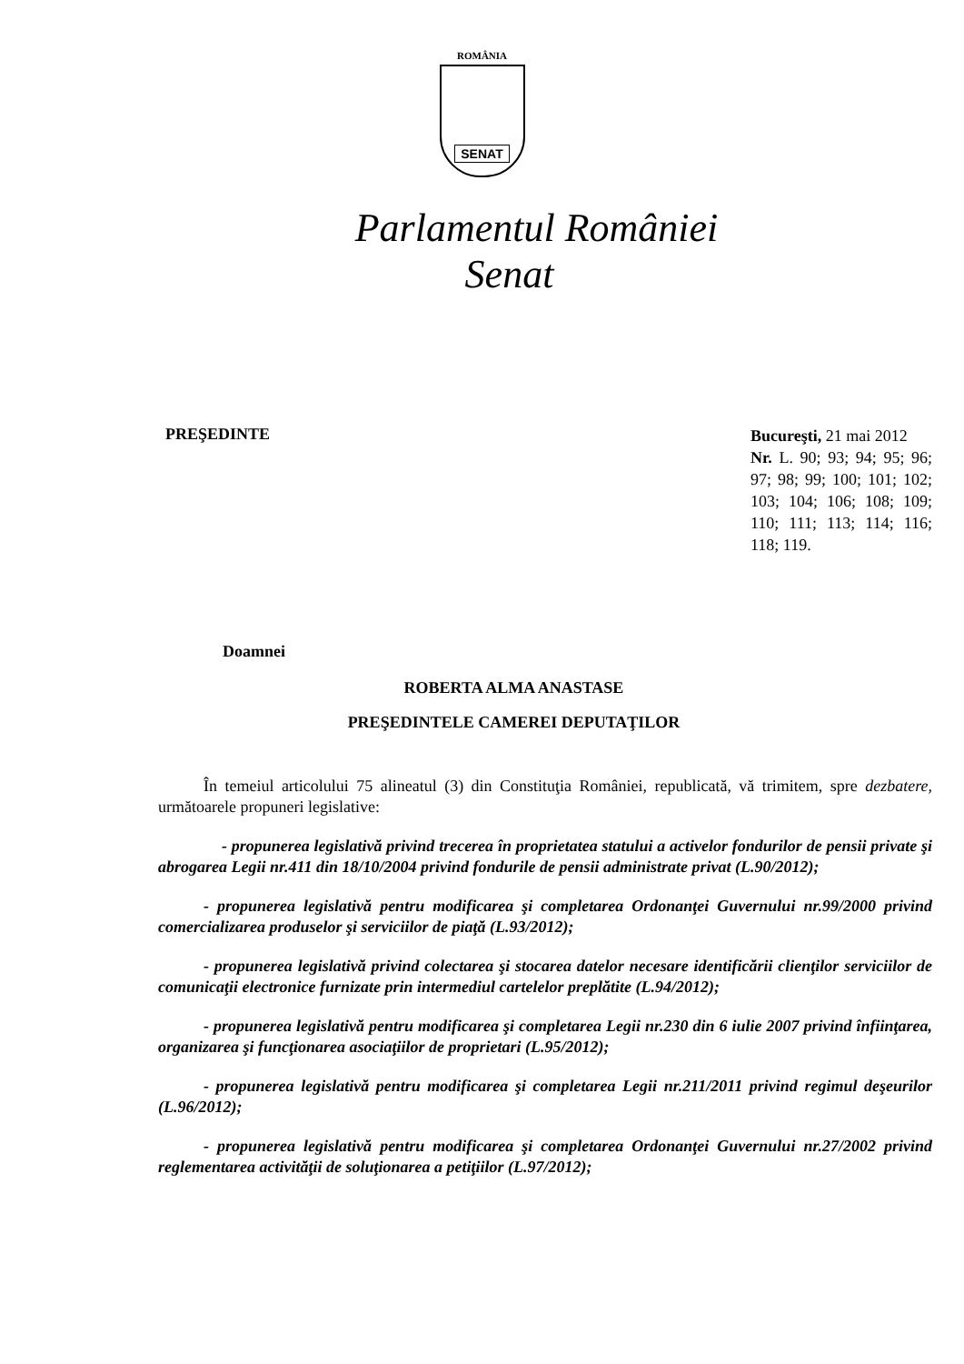ROMÂNIA
SENAT
Parlamentul României
Senat
PREŞEDINTE
Bucureşti, 21 mai 2012
Nr. L. 90; 93; 94; 95; 96; 97; 98; 99; 100; 101; 102; 103; 104; 106; 108; 109; 110; 111; 113; 114; 116; 118; 119.
Doamnei
ROBERTA ALMA ANASTASE
PREŞEDINTELE CAMEREI DEPUTAŢILOR
În temeiul articolului 75 alineatul (3) din Constituţia României, republicată, vă trimitem, spre dezbatere, următoarele propuneri legislative:
- propunerea legislativă privind trecerea în proprietatea statului a activelor fondurilor de pensii private şi abrogarea Legii nr.411 din 18/10/2004 privind fondurile de pensii administrate privat (L.90/2012);
- propunerea legislativă pentru modificarea şi completarea Ordonanţei Guvernului nr.99/2000 privind comercializarea produselor şi serviciilor de piaţă (L.93/2012);
- propunerea legislativă privind colectarea şi stocarea datelor necesare identificării clienţilor serviciilor de comunicaţii electronice furnizate prin intermediul cartelelor preplătite (L.94/2012);
- propunerea legislativă pentru modificarea şi completarea Legii nr.230 din 6 iulie 2007 privind înfiinţarea, organizarea şi funcţionarea asociaţiilor de proprietari (L.95/2012);
- propunerea legislativă pentru modificarea şi completarea Legii nr.211/2011 privind regimul deşeurilor (L.96/2012);
- propunerea legislativă pentru modificarea şi completarea Ordonanţei Guvernului nr.27/2002 privind reglementarea activităţii de soluţionarea a petiţiilor (L.97/2012);